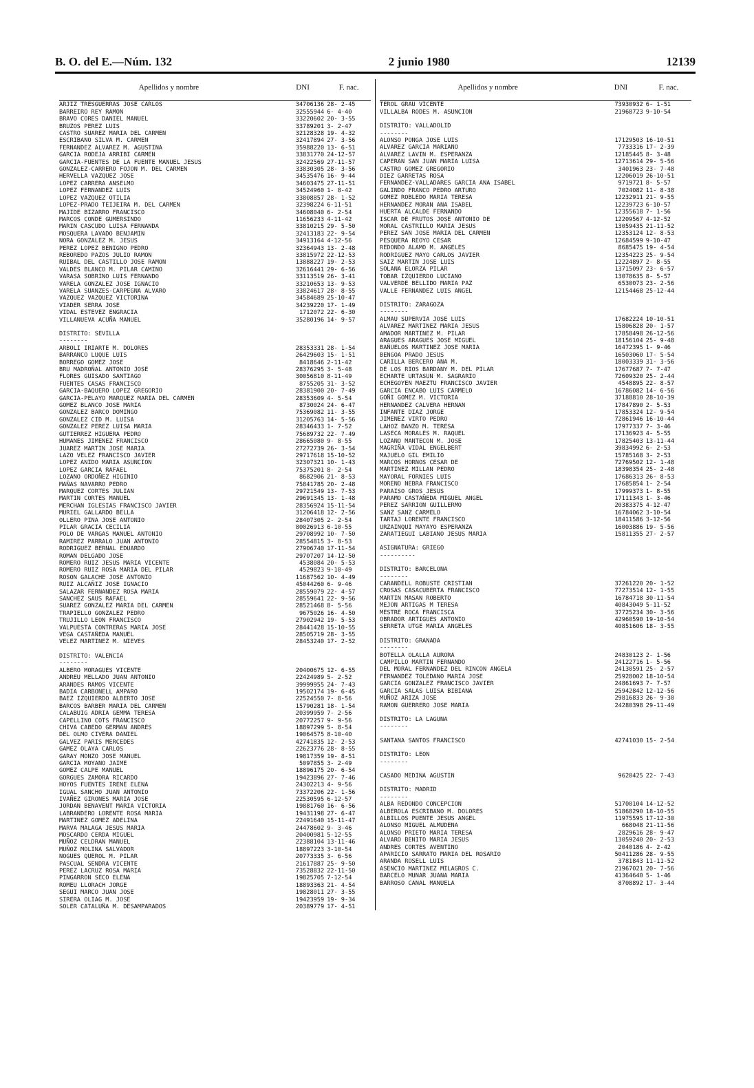B. O. del E.—Núm. 132 2 junio 1980 12139
| Apellidos y nombre | DNI | F. nac. |
| --- | --- | --- |
| ARJIZ TRESGUERRAS JOSE CARLOS | 34706136 | 28- 2-45 |
| BARREIRO REY RAMON | 32555944 | 6- 4-40 |
| BRAVO CORES DANIEL MANUEL | 33220602 | 20- 3-55 |
| BRUZOS PEREZ LUIS | 33789201 | 3- 2-47 |
| CASTRO SUAREZ MARIA DEL CARMEN | 32128328 | 19- 4-32 |
| ESCRIBANO SILVA M. CARMEN | 32417894 | 27- 3-56 |
| FERNANDEZ ALVAREZ M. AGUSTINA | 35988220 | 13- 6-51 |
| GARCIA RODEJA ARRIBI CARMEN | 33831770 | 24-12-57 |
| GARCIA-FUENTES DE LA FUENTE MANUEL JESUS | 32422569 | 27-11-57 |
| GONZALEZ-CARRERO FOJON M. DEL CARMEN | 33830305 | 28- 3-56 |
| HERVELLA VAZQUEZ JOSE | 34535476 | 16- 9-44 |
| LOPEZ CARRERA ANSELMO | 34603475 | 27-11-51 |
| LOPEZ FERNANDEZ LUIS | 34524960 | 1- 8-42 |
| LOPEZ VAZQUEZ OTILIA | 33808857 | 28- 1-52 |
| LOPEZ-PRADO TEIJEIRA M. DEL CARMEN | 32398224 | 6-11-51 |
| MAJIDE BIZARRO FRANCISCO | 34608040 | 6- 2-54 |
| MARCOS CONDE GUMERSINDO | 11656233 | 4-11-42 |
| MARIN CASCUDO LUISA FERNANDA | 33810215 | 29- 5-50 |
| MOSQUERA LAVADO BENJAMIN | 32413183 | 22- 9-54 |
| NORA GONZALEZ M. JESUS | 34913164 | 4-12-56 |
| PEREZ LOPEZ BENIGNO PEDRO | 32364943 | 13- 2-48 |
| REBOREDO PAZOS JULIO RAMON | 33815972 | 22-12-53 |
| RUIBAL DEL CASTILLO JOSE RAMON | 13888227 | 19- 2-53 |
| VALDES BLANCO M. PILAR CAMINO | 32616441 | 29- 6-56 |
| VARASA SOBRINO LUIS FERNANDO | 33113519 | 26- 3-41 |
| VARELA GONZALEZ JOSE IGNACIO | 33210653 | 13- 9-53 |
| VARELA SUANZES-CARPEGNA ALVARO | 33824617 | 28- 8-55 |
| VAZQUEZ VAZQUEZ VICTORINA | 34584689 | 25-10-47 |
| VIADER SERRA JOSE | 34239220 | 17- 1-49 |
| VIDAL ESTEVEZ ENGRACIA | 1712072 | 22- 6-30 |
| VILLANUEVA ACUÑA MANUEL | 35280196 | 14- 9-57 |
| DISTRITO: SEVILLA -------- | | |
| ARBOLI IRIARTE M. DOLORES | 28353331 | 28- 1-54 |
| BARRANCO LUQUE LUIS | 26429603 | 15- 1-51 |
| BORREGO GOMEZ JOSE | 8418646 | 2-11-42 |
| BRU MADROÑAL ANTONIO JOSE | 28376295 | 3- 5-48 |
| FLORES GUISADO SANTIAGO | 30056810 | 8-11-49 |
| FUENTES CASAS FRANCISCO | 8755205 | 31- 3-52 |
| GARCIA-BAQUERO LOPEZ GREGORIO | 28381900 | 20- 7-49 |
| GARCIA-PELAYO MARQUEZ MARIA DEL CARMEN | 28353609 | 4- 5-54 |
| GOMEZ BLANCO JOSE MARIA | 8730024 | 24- 6-47 |
| GONZALEZ BARCO DOMINGO | 75369082 | 11- 3-55 |
| GONZALEZ CID M. LUISA | 31205763 | 14- 5-56 |
| GONZALEZ PEREZ LUISA MARIA | 28346433 | 1- 7-52 |
| GUTIERREZ HIGUERA PEDRO | 75689732 | 22- 7-49 |
| HUMANES JIMENEZ FRANCISCO | 28665080 | 9- 8-55 |
| JUAREZ MARTIN JOSE MARIA | 27272739 | 26- 3-54 |
| LAZO VELEZ FRANCISCO JAVIER | 29717618 | 15-10-52 |
| LOPEZ ANIDO MARIA ASUNCION | 32307321 | 10- 1-43 |
| LOPEZ GARCIA RAFAEL | 75375201 | 8- 2-54 |
| LOZANO ORDOÑEZ HIGINIO | 8682906 | 21- 8-53 |
| MAÑAS NAVARRO PEDRO | 75841785 | 20- 2-48 |
| MARQUEZ CORTES JULIAN | 29721549 | 13- 7-53 |
| MARTIN CORTES MANUEL | 29691345 | 13- 1-48 |
| MERCHAN IGLESIAS FRANCISCO JAVIER | 28356924 | 15-11-54 |
| MURIEL GALLARDO BELLA | 31206418 | 12- 2-56 |
| OLLERO PINA JOSE ANTONIO | 28407305 | 2- 2-54 |
| PILAR GRACIA CECILIA | 80026913 | 6-10-55 |
| POLO DE VARGAS MANUEL ANTONIO | 29708992 | 10- 7-50 |
| RAMIREZ PARRALO JUAN ANTONIO | 28554815 | 3- 8-53 |
| RODRIGUEZ BERNAL EDUARDO | 27906740 | 17-11-54 |
| ROMAN DELGADO JOSE | 29707207 | 14-12-50 |
| ROMERO RUIZ JESUS MARIA VICENTE | 4538084 | 20- 5-53 |
| ROMERO RUIZ ROSA MARIA DEL PILAR | 4529823 | 9-10-49 |
| ROSON GALACHE JOSE ANTONIO | 11687562 | 10- 4-49 |
| RUIZ ALCAÑIZ JOSE IGNACIO | 45044260 | 6- 9-46 |
| SALAZAR FERNANDEZ ROSA MARIA | 28559079 | 22- 4-57 |
| SANCHEZ SAUS RAFAEL | 28559641 | 22- 9-56 |
| SUAREZ GONZALEZ MARIA DEL CARMEN | 28521468 | 8- 5-56 |
| TRAPIELLO GONZALEZ PEDRO | 9675026 | 16- 4-50 |
| TRUJILLO LEON FRANCISCO | 27902942 | 19- 5-53 |
| VALPUESTA CONTRERAS MARIA JOSE | 28441428 | 15-10-55 |
| VEGA CASTAÑEDA MANUEL | 28505719 | 28- 3-55 |
| VELEZ MARTINEZ M. NIEVES | 28453240 | 17- 2-52 |
| DISTRITO: VALENCIA -------- | | |
| ALBERO MORAGUES VICENTE | 20400675 | 12- 6-55 |
| ANDREU MELLADO JUAN ANTONIO | 22424989 | 5- 2-52 |
| ARANDES RAMOS VICENTE | 39999955 | 24- 7-43 |
| BADIA CARBONELL AMPARO | 19502174 | 19- 6-45 |
| BAEZ IZQUIERDO ALBERTO JOSE | 22524550 | 7- 8-56 |
| BARCOS BARBER MARIA DEL CARMEN | 15790281 | 18- 1-54 |
| CALABUIG ADRIA GEMMA TERESA | 20399959 | 7- 2-56 |
| CAPELLINO COTS FRANCISCO | 20772257 | 9- 9-56 |
| CHIVA CABEDO GERMAN ANDRES | 18897299 | 5- 8-54 |
| DEL OLMO CIVERA DANIEL | 19064575 | 8-10-40 |
| GALVEZ PARIS MERCEDES | 42741835 | 12- 2-53 |
| GAMEZ OLAYA CARLOS | 22623776 | 28- 8-55 |
| GARAY MONZO JOSE MANUEL | 19817359 | 19- 8-51 |
| GARCIA MOYANO JAIME | 5097855 | 3- 2-49 |
| GOMEZ CALPE MANUEL | 18896175 | 20- 6-54 |
| GORGUES ZAMORA RICARDO | 19423896 | 27- 7-46 |
| HOYOS FUENTES IRENE ELENA | 24302213 | 4- 9-56 |
| IGUAL SANCHO JUAN ANTONIO | 73372206 | 22- 1-56 |
| IVAÑEZ GIRONES MARIA JOSE | 22530595 | 6-12-57 |
| JORDAN BENAVENT MARIA VICTORIA | 19881760 | 16- 6-56 |
| LABRANDERO LORENTE ROSA MARIA | 19431198 | 27- 6-47 |
| MARTINEZ GOMEZ ADELINA | 22491640 | 15-11-47 |
| MARVA MALAGA JESUS MARIA | 24478602 | 9- 3-46 |
| MOSCARDO CERDA MIGUEL | 20400981 | 5-12-55 |
| MUÑOZ CELDRAN MANUEL | 22388104 | 13-11-46 |
| MUÑOZ MOLINA SALVADOR | 18897223 | 3-10-54 |
| NOGUES QUEROL M. PILAR | 20773335 | 3- 6-56 |
| PASCUAL SENDRA VICENTE | 21617887 | 25- 9-50 |
| PEREZ LACRUZ ROSA MARIA | 73528832 | 22-11-50 |
| PINGARRON SECO ELENA | 19825705 | 7-12-54 |
| ROMEU LLORACH JORGE | 18893363 | 21- 4-54 |
| SEGUI MARCO JUAN JOSE | 19828011 | 27- 3-55 |
| SIRERA OLIAG M. JOSE | 19423959 | 19- 9-34 |
| SOLER CATALUÑA M. DESAMPARADOS | 20389779 | 17- 4-51 |
| Apellidos y nombre | DNI | F. nac. |
| --- | --- | --- |
| TEROL GRAU VICENTE | 73930932 | 6- 1-51 |
| VILLALBA RODES M. ASUNCION | 21968723 | 9-10-54 |
| DISTRITO: VALLADOLID -------- | | |
| ALONSO PONGA JOSE LUIS | 17129503 | 16-10-51 |
| ALVAREZ GARCIA MARIANO | 7733316 | 17- 2-39 |
| ALVAREZ LAVIN M. ESPERANZA | 12185445 | 8- 3-48 |
| CAPERAN SAN JUAN MARIA LUISA | 12713614 | 29- 5-56 |
| CASTRO GOMEZ GREGORIO | 3401963 | 23- 7-48 |
| DIEZ GARRETAS ROSA | 12206019 | 26-10-51 |
| FERNANDEZ-VALLADARES GARCIA ANA ISABEL | 9719721 | 8- 5-57 |
| GALINDO FRANCO PEDRO ARTURO | 7024082 | 11- 8-38 |
| GOMEZ ROBLEDO MARIA TERESA | 12232911 | 21- 9-55 |
| HERNANDEZ MORAN ANA ISABEL | 12239723 | 6-10-57 |
| HUERTA ALCALDE FERNANDO | 12355618 | 7- 1-56 |
| ISCAR DE FRUTOS JOSE ANTONIO DE | 12209567 | 4-12-52 |
| MORAL CASTRILLO MARIA JESUS | 13059435 | 21-11-52 |
| PEREZ SAN JOSE MARIA DEL CARMEN | 12353124 | 12- 8-53 |
| PESQUERA REOYO CESAR | 12684599 | 9-10-47 |
| REDONDO ALAMO M. ANGELES | 8685475 | 19- 4-54 |
| RODRIGUEZ MAYO CARLOS JAVIER | 12354223 | 25- 9-54 |
| SAIZ MARTIN JOSE LUIS | 12224897 | 2- 8-55 |
| SOLANA ELORZA PILAR | 13715097 | 23- 6-57 |
| TOBAR IZQUIERDO LUCIANO | 13078635 | 8- 5-57 |
| VALVERDE BELLIDO MARIA PAZ | 6530073 | 23- 2-56 |
| VALLE FERNANDEZ LUIS ANGEL | 12154468 | 25-12-44 |
| DISTRITO: ZARAGOZA -------- | | |
| ALMAU SUPERVIA JOSE LUIS | 17682224 | 10-10-51 |
| ALVAREZ MARTINEZ MARIA JESUS | 15806828 | 20- 1-57 |
| AMADOR MARTINEZ M. PILAR | 17858498 | 26-12-56 |
| ARAGUES ARAGUES JOSE MIGUEL | 18156104 | 25- 9-48 |
| BAÑUELOS MARTINEZ JOSE MARIA | 16472395 | 1- 9-46 |
| BENGOA PRADO JESUS | 16503060 | 17- 5-54 |
| CARILLA BERCERO ANA M. | 18003339 | 31- 3-56 |
| DE LOS RIOS BARDANY M. DEL PILAR | 17677687 | 7- 7-47 |
| ECHARTE URTASUN M. SAGRARIO | 72609320 | 25- 2-44 |
| ECHEGOYEN MAEZTU FRANCISCO JAVIER | 4548895 | 22- 8-57 |
| GARCIA ENCABO LUIS CARMELO | 16786082 | 14- 6-56 |
| GOÑI GOMEZ M. VICTORIA | 37188810 | 28-10-39 |
| HERNANDEZ CALVERA HERNAN | 17847890 | 2- 5-53 |
| INFANTE DIAZ JORGE | 17853324 | 12- 9-54 |
| JIMENEZ VIRTO PEDRO | 72861946 | 16-10-44 |
| LAHOZ BANZO M. TERESA | 17977337 | 7- 3-46 |
| LASECA MORALES M. RAQUEL | 17136923 | 4- 5-55 |
| LOZANO MANTECON M. JOSE | 17825403 | 13-11-44 |
| MAGRIÑA VIDAL ENGELBERT | 39834992 | 6- 2-53 |
| MAJUELO GIL EMILIO | 15785168 | 3- 2-53 |
| MARCOS HORNOS CESAR DE | 72769502 | 12- 1-48 |
| MARTINEZ MILLAN PEDRO | 18398354 | 25- 2-48 |
| MAYORAL FORNIES LUIS | 17686313 | 26- 8-53 |
| MORENO NEBRA FRANCISCO | 17685854 | 1- 2-54 |
| PARAISO GROS JESUS | 17999373 | 1- 8-55 |
| PARAMO CASTAÑEDA MIGUEL ANGEL | 17111343 | 1- 3-46 |
| PEREZ SARRION GUILLERMO | 20383375 | 4-12-47 |
| SANZ SANZ CARMELO | 16784062 | 3-10-54 |
| TARTAJ LORENTE FRANCISCO | 18411586 | 3-12-56 |
| URZAINQUI MAYAYO ESPERANZA | 16003886 | 19- 5-56 |
| ZARATIEGUI LABIANO JESUS MARIA | 15811355 | 27- 2-57 |
| ASIGNATURA: GRIEGO ---------- | | |
| DISTRITO: BARCELONA -------- | | |
| CARANDELL ROBUSTE CRISTIAN | 37261220 | 20- 1-52 |
| CROSAS CASACUBERTA FRANCISCO | 77273514 | 12- 1-55 |
| MARTIN MASAN ROBERTO | 16784718 | 30-11-54 |
| MEJON ARTIGAS M TERESA | 40843049 | 5-11-52 |
| MESTRE ROCA FRANCISCA | 37725234 | 30- 3-56 |
| OBRADOR ARTIGUES ANTONIO | 42960590 | 19-10-54 |
| SERRETA UTGE MARIA ANGELES | 40851606 | 18- 3-55 |
| DISTRITO: GRANADA -------- | | |
| BOTELLA OLALLA AURORA | 24830123 | 2- 1-56 |
| CAMPILLO MARTIN FERNANDO | 24122716 | 1- 5-56 |
| DEL MORAL FERNANDEZ DEL RINCON ANGELA | 24130591 | 25- 2-57 |
| FERNANDEZ TOLEDANO MARIA JOSE | 25928002 | 18-10-54 |
| GARCIA GONZALEZ FRANCISCO JAVIER | 24861693 | 7- 7-57 |
| GARCIA SALAS LUISA BIBIANA | 25942842 | 12-12-56 |
| MUÑOZ ARIZA JOSE | 29816833 | 26- 9-30 |
| RAMON GUERRERO JOSE MARIA | 24280398 | 29-11-49 |
| DISTRITO: LA LAGUNA -------- | | |
| SANTANA SANTOS FRANCISCO | 42741030 | 15- 2-54 |
| DISTRITO: LEON -------- | | |
| CASADO MEDINA AGUSTIN | 9620425 | 22- 7-43 |
| DISTRITO: MADRID -------- | | |
| ALBA REDONDO CONCEPCION | 51700104 | 14-12-52 |
| ALBEROLA ESCRIBANO M. DOLORES | 51868290 | 18-10-55 |
| ALBILLOS PUENTE JESUS ANGEL | 11975595 | 17-12-30 |
| ALONSO MIGUEL ALMUDENA | 668048 | 21-11-56 |
| ALONSO PRIETO MARIA TERESA | 2829616 | 28- 9-47 |
| ALVARO BENITO MARIA JESUS | 13059240 | 20- 2-53 |
| ANDRES CORTES AVENTINO | 2040186 | 4- 2-42 |
| APARICIO SARRATO MARIA DEL ROSARIO | 50411286 | 28- 9-55 |
| ARANDA ROSELL LUIS | 3781843 | 11-11-52 |
| ASENCIO MARTINEZ MILAGROS C. | 21967021 | 20- 7-56 |
| BARCELO MUNAR JUANA MARIA | 41364640 | 5- 1-46 |
| BARROSO CANAL MANUELA | 8708892 | 17- 3-44 |